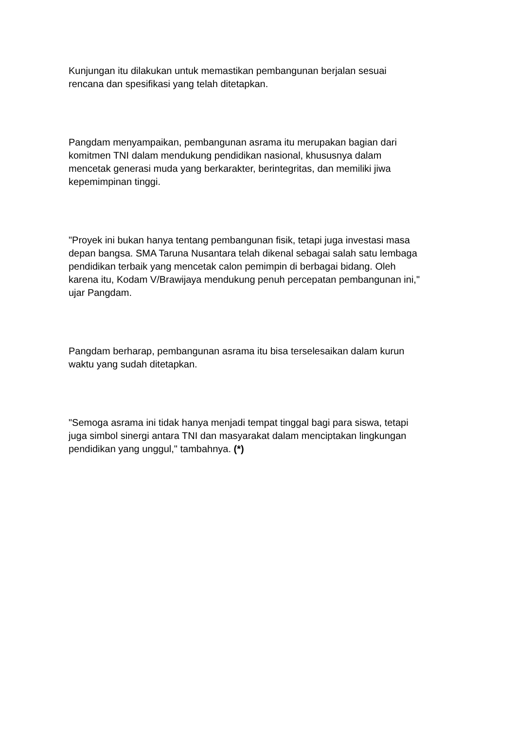Kunjungan itu dilakukan untuk memastikan pembangunan berjalan sesuai
rencana dan spesifikasi yang telah ditetapkan.
Pangdam menyampaikan, pembangunan asrama itu merupakan bagian dari
komitmen TNI dalam mendukung pendidikan nasional, khususnya dalam
mencetak generasi muda yang berkarakter, berintegritas, dan memiliki jiwa
kepemimpinan tinggi.
"Proyek ini bukan hanya tentang pembangunan fisik, tetapi juga investasi masa
depan bangsa. SMA Taruna Nusantara telah dikenal sebagai salah satu lembaga
pendidikan terbaik yang mencetak calon pemimpin di berbagai bidang. Oleh
karena itu, Kodam V/Brawijaya mendukung penuh percepatan pembangunan ini,"
ujar Pangdam.
Pangdam berharap, pembangunan asrama itu bisa terselesaikan dalam kurun
waktu yang sudah ditetapkan.
"Semoga asrama ini tidak hanya menjadi tempat tinggal bagi para siswa, tetapi
juga simbol sinergi antara TNI dan masyarakat dalam menciptakan lingkungan
pendidikan yang unggul," tambahnya. (*)